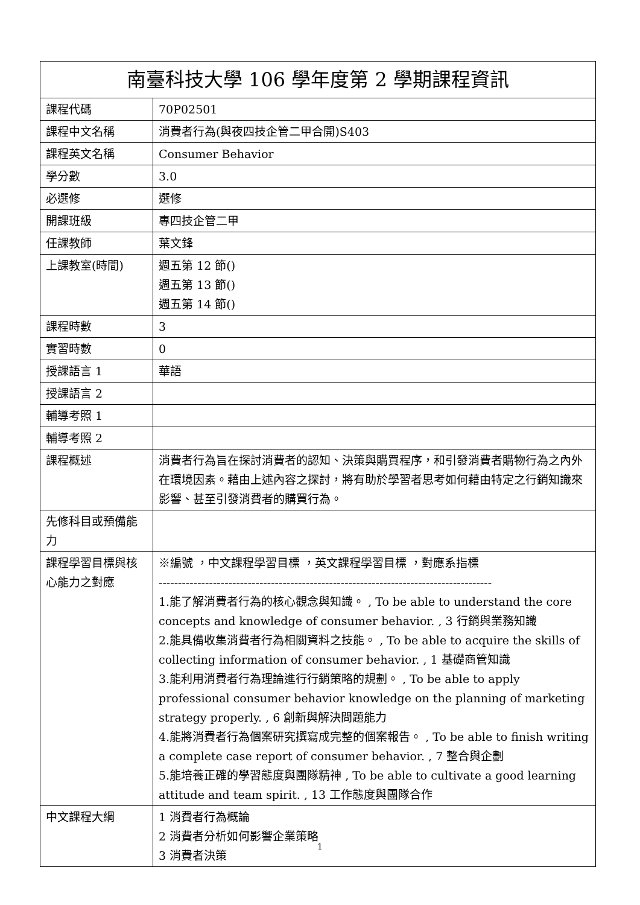| 南臺科技大學 106 學年度第 2 學期課程資訊 | |
| --- | --- |
| 課程代碼 | 70P02501 |
| 課程中文名稱 | 消費者行為(與夜四技企管二甲合開)S403 |
| 課程英文名稱 | Consumer Behavior |
| 學分數 | 3.0 |
| 必選修 | 選修 |
| 開課班級 | 專四技企管二甲 |
| 任課教師 | 葉文鋒 |
| 上課教室(時間) | 週五第 12 節() 週五第 13 節() 週五第 14 節() |
| 課程時數 | 3 |
| 實習時數 | 0 |
| 授課語言 1 | 華語 |
| 授課語言 2 | |
| 輔導考照 1 | |
| 輔導考照 2 | |
| 課程概述 | 消費者行為旨在探討消費者的認知、決策與購買程序，和引發消費者購物行為之內外在環境因素。藉由上述內容之探討，將有助於學習者思考如何藉由特定之行銷知識來影響、甚至引發消費者的購買行為。 |
| 先修科目或預備能力 | |
| 課程學習目標與核心能力之對應 | ※編號 ，中文課程學習目標 ，英文課程學習目標 ，對應系指標 -------------------------------------------------------------------------------------- 1.能了解消費者行為的核心觀念與知識。 , To be able to understand the core concepts and knowledge of consumer behavior. , 3 行銷與業務知識 2.能具備收集消費者行為相關資料之技能。 , To be able to acquire the skills of collecting information of consumer behavior. , 1 基礎商管知識 3.能利用消費者行為理論進行行銷策略的規劃。 , To be able to apply professional consumer behavior knowledge on the planning of marketing strategy properly. , 6 創新與解決問題能力 4.能將消費者行為個案研究撰寫成完整的個案報告。 , To be able to finish writing a complete case report of consumer behavior. , 7 整合與企劃 5.能培養正確的學習態度與團隊精神 , To be able to cultivate a good learning attitude and team spirit. , 13 工作態度與團隊合作 |
| 中文課程大綱 | 1 消費者行為概論 2 消費者分析如何影響企業策略 3 消費者決策 |
1